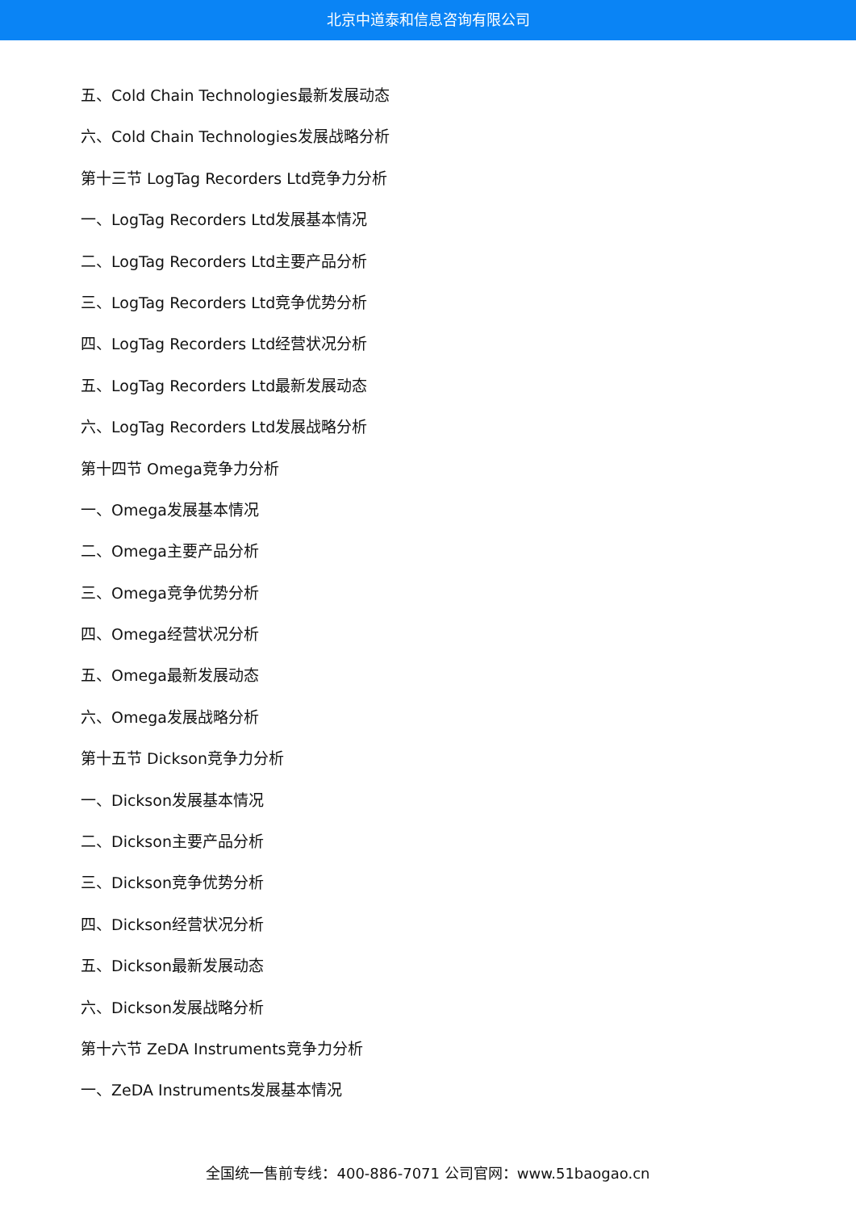北京中道泰和信息咨询有限公司
五、Cold Chain Technologies最新发展动态
六、Cold Chain Technologies发展战略分析
第十三节 LogTag Recorders Ltd竞争力分析
一、LogTag Recorders Ltd发展基本情况
二、LogTag Recorders Ltd主要产品分析
三、LogTag Recorders Ltd竞争优势分析
四、LogTag Recorders Ltd经营状况分析
五、LogTag Recorders Ltd最新发展动态
六、LogTag Recorders Ltd发展战略分析
第十四节 Omega竞争力分析
一、Omega发展基本情况
二、Omega主要产品分析
三、Omega竞争优势分析
四、Omega经营状况分析
五、Omega最新发展动态
六、Omega发展战略分析
第十五节 Dickson竞争力分析
一、Dickson发展基本情况
二、Dickson主要产品分析
三、Dickson竞争优势分析
四、Dickson经营状况分析
五、Dickson最新发展动态
六、Dickson发展战略分析
第十六节 ZeDA Instruments竞争力分析
一、ZeDA Instruments发展基本情况
全国统一售前专线：400-886-7071 公司官网：www.51baogao.cn